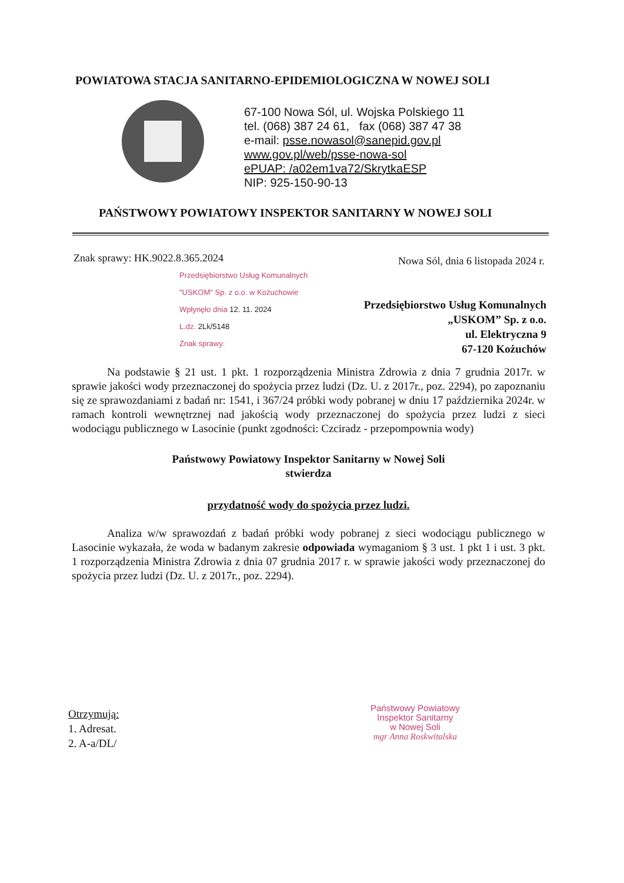POWIATOWA STACJA SANITARNO-EPIDEMIOLOGICZNA W NOWEJ SOLI
67-100 Nowa Sól, ul. Wojska Polskiego 11
tel. (068) 387 24 61, fax (068) 387 47 38
e-mail: psse.nowasol@sanepid.gov.pl
www.gov.pl/web/psse-nowa-sol
ePUAP: /a02em1va72/SkrytkaESP
NIP: 925-150-90-13
PAŃSTWOWY POWIATOWY INSPEKTOR SANITARNY W NOWEJ SOLI
Znak sprawy: HK.9022.8.365.2024
Nowa Sól, dnia 6 listopada 2024 r.
Przedsiębiorstwo Usług Komunalnych
"USKOM" Sp. z o.o. w Kożuchowie
Wpłynęło dnia 12. 11. 2024
L.dz. 2Lk/5148
Znak sprawy:
Przedsiębiorstwo Usług Komunalnych
„USKOM” Sp. z o.o.
ul. Elektryczna 9
67-120 Kożuchów
Na podstawie § 21 ust. 1 pkt. 1 rozporządzenia Ministra Zdrowia z dnia 7 grudnia 2017r. w sprawie jakości wody przeznaczonej do spożycia przez ludzi (Dz. U. z 2017r., poz. 2294), po zapoznaniu się ze sprawozdaniami z badań nr: 1541, i 367/24 próbki wody pobranej w dniu 17 października 2024r. w ramach kontroli wewnętrznej nad jakością wody przeznaczonej do spożycia przez ludzi z sieci wodociągu publicznego w Lasocinie (punkt zgodności: Czciradz - przepompownia wody)
Państwowy Powiatowy Inspektor Sanitarny w Nowej Soli
stwierdza
przydatność wody do spożycia przez ludzi.
Analiza w/w sprawozdań z badań próbki wody pobranej z sieci wodociągu publicznego w Lasocinie wykazała, że woda w badanym zakresie odpowiada wymaganiom § 3 ust. 1 pkt 1 i ust. 3 pkt. 1 rozporządzenia Ministra Zdrowia z dnia 07 grudnia 2017 r. w sprawie jakości wody przeznaczonej do spożycia przez ludzi (Dz. U. z 2017r., poz. 2294).
Państwowy Powiatowy
Inspektor Sanitarny
w Nowej Soli
mgr Anna Roskwitalska
Otrzymują:
1. Adresat.
2. A-a/DL/